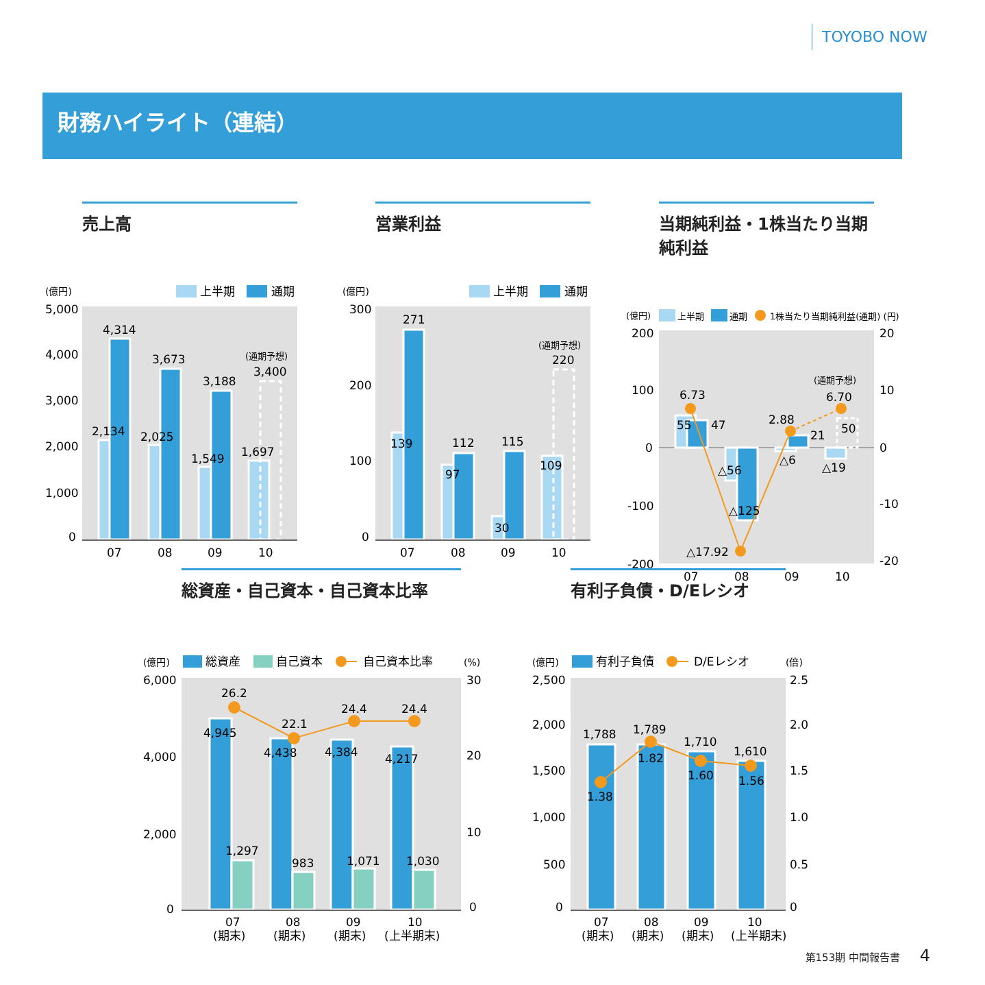TOYOBO NOW
財務ハイライト（連結）
売上高
(億円)
上半期
通期
5,000
4,000
3,000
2,000
1,000
0
4,314
3,673
3,188
(通期予想)
3,400
2,134
2,025
1,549
1,697
07
08
09
10
営業利益
(億円)
上半期
通期
300
200
100
0
271
139
112
97
115
30
109
(通期予想)
220
07
08
09
10
当期純利益・1株当たり当期純利益
(億円)
上半期
通期
1株当たり当期純利益(通期) (円)
200
100
0
-100
-200
20
10
0
-10
-20
6.73
55
47
△56
△125
△17.92
2.88
21
△6
(通期予想)
6.70
50
△19
07
08
09
10
総資産・自己資本・自己資本比率
(億円)
総資産
自己資本
自己資本比率
(%)
6,000
4,000
2,000
0
30
20
10
0
26.2
22.1
24.4
24.4
4,945
4,438
4,384
4,217
1,297
983
1,071
1,030
07
08
09
10
(期末)
(期末)
(期末)
(上半期末)
有利子負債・D/Eレシオ
(億円)
有利子負債
D/Eレシオ
(倍)
2,500
2,000
1,500
1,000
500
0
2.5
2.0
1.5
1.0
0.5
0
1,788
1,789
1,710
1,610
1.38
1.82
1.60
1.56
07
08
09
10
(期末)
(期末)
(期末)
(上半期末)
第153期 中間報告書 4